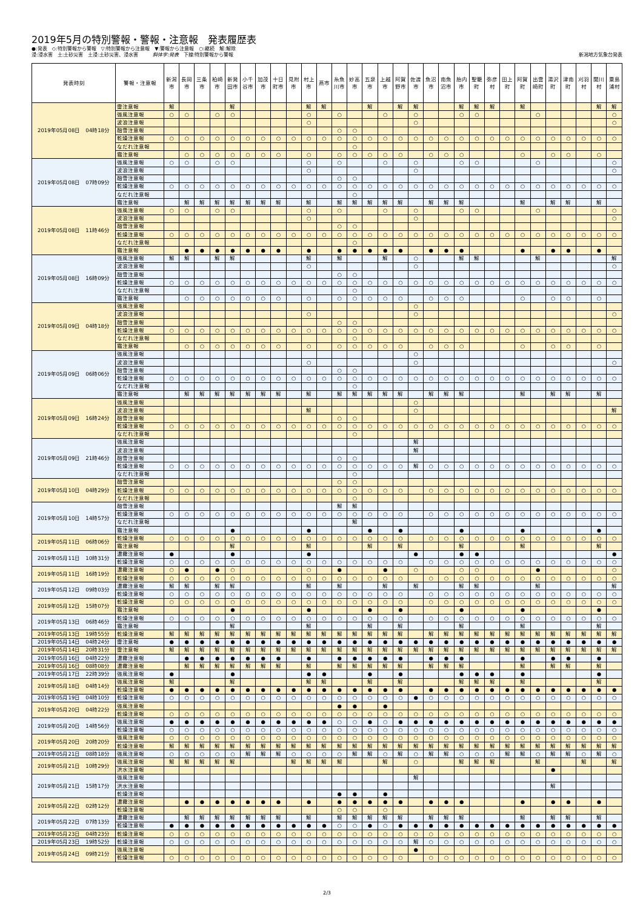2019年5月の特別警報・警報・注意報　発表履歴表
●:発表　◇:特別警報から警報　▽:特別警報から注意報　▼:警報から注意報　○:継続　解:解除
浸:浸水害　土:土砂災害　土浸:土砂災害、浸水害　　　斜体字:発表　下線:特別警報から警報
新潟地方気象台発表
| 発表時刻 | 警報・注意報 | 新潟市 | 長岡市 | 三条市 | 柏崎市 | 新発田市 | 小千谷市 | 加茂市 | 十日町市 | 見附市 | 村上市 | 燕市 | 糸魚川市 | 妙高市 | 五泉市 | 上越市 | 阿賀野市 | 佐渡市 | 魚沼市 | 南魚沼市 | 胎内市 | 聖籠町 | 弥彦村 | 田上町 | 阿賀町 | 出雲崎町 | 湯沢町 | 津南町 | 刈羽村 | 関川村 | 粟島浦村 |
| --- | --- | --- | --- | --- | --- | --- | --- | --- | --- | --- | --- | --- | --- | --- | --- | --- | --- | --- | --- | --- | --- | --- | --- | --- | --- | --- | --- | --- | --- | --- | --- |
| 2019年05月08日 04時18分 | 雷注意報 | 解 | | | | 解 | | | | | 解 | 解 | | | 解 | | 解 | 解 | | | 解 | 解 | 解 | | 解 | | | | | 解 | 解 |
| | 強風注意報 | ○ | ○ | | ○ | ○ | | | | | ○ | | ○ | | | ○ | | ○ | | | ○ | ○ | | | | ○ | | | | | ○ |
| | 波浪注意報 | | | | | | | | | | ○ | | | | | | | ○ | | | | | | | | | | | | | ○ |
| | 融雪注意報 | | | | | | | | | | | | ○ | ○ | | | | | | | | | | | | | | | | | |
| | 乾燥注意報 | ○ | ○ | ○ | ○ | ○ | ○ | ○ | ○ | ○ | ○ | ○ | ○ | ○ | ○ | ○ | ○ | ○ | ○ | ○ | ○ | ○ | ○ | ○ | ○ | ○ | ○ | ○ | ○ | ○ | ○ |
| | なだれ注意報 | | | | | | | | | | | | | ○ | | | | | | | | | | | | | | | | | |
| | 霜注意報 | | ○ | ○ | ○ | ○ | ○ | ○ | ○ | | ○ | | ○ | ○ | ○ | ○ | ○ | | ○ | ○ | ○ | | | | ○ | | ○ | ○ | | ○ | |
| 2019年05月08日 07時09分 | 強風注意報 | ○ | ○ | | ○ | ○ | | | | | ○ | | ○ | | | ○ | | ○ | | | ○ | ○ | | | | ○ | | | | | ○ |
| | 波浪注意報 | | | | | | | | | | ○ | | | | | | | ○ | | | | | | | | | | | | | ○ |
| | 融雪注意報 | | | | | | | | | | | | ○ | ○ | | | | | | | | | | | | | | | | | |
| | 乾燥注意報 | ○ | ○ | ○ | ○ | ○ | ○ | ○ | ○ | ○ | ○ | ○ | ○ | ○ | ○ | ○ | ○ | ○ | ○ | ○ | ○ | ○ | ○ | ○ | ○ | ○ | ○ | ○ | ○ | ○ | ○ |
| | なだれ注意報 | | | | | | | | | | | | | ○ | | | | | | | | | | | | | | | | | |
| | 霜注意報 | | 解 | 解 | 解 | 解 | 解 | 解 | 解 | | 解 | | 解 | 解 | 解 | 解 | 解 | | 解 | 解 | 解 | | | | 解 | | 解 | 解 | | 解 | |
| 2019年05月08日 11時46分 | 強風注意報 | ○ | ○ | | ○ | ○ | | | | | ○ | | ○ | | | ○ | | ○ | | | ○ | ○ | | | | ○ | | | | | ○ |
| | 波浪注意報 | | | | | | | | | | ○ | | | | | | | ○ | | | | | | | | | | | | | ○ |
| | 融雪注意報 | | | | | | | | | | | | ○ | ○ | | | | | | | | | | | | | | | | | |
| | 乾燥注意報 | ○ | ○ | ○ | ○ | ○ | ○ | ○ | ○ | ○ | ○ | ○ | ○ | ○ | ○ | ○ | ○ | ○ | ○ | ○ | ○ | ○ | ○ | ○ | ○ | ○ | ○ | ○ | ○ | ○ | ○ |
| | なだれ注意報 | | | | | | | | | | | | | ○ | | | | | | | | | | | | | | | | | |
| | 霜注意報 | | ● | ● | ● | ● | ● | ● | ● | | ● | | ● | ● | ● | ● | ● | | ● | ● | ● | | | | ● | | ● | ● | | ● | |
| 2019年05月08日 16時09分 | 強風注意報 | 解 | 解 | | 解 | 解 | | | | | 解 | | 解 | | | 解 | | ○ | | | 解 | 解 | | | | 解 | | | | | 解 |
| | 波浪注意報 | | | | | | | | | | ○ | | | | | | | ○ | | | | | | | | | | | | | ○ |
| | 融雪注意報 | | | | | | | | | | | | ○ | ○ | | | | | | | | | | | | | | | | | |
| | 乾燥注意報 | ○ | ○ | ○ | ○ | ○ | ○ | ○ | ○ | ○ | ○ | ○ | ○ | ○ | ○ | ○ | ○ | ○ | ○ | ○ | ○ | ○ | ○ | ○ | ○ | ○ | ○ | ○ | ○ | ○ | ○ |
| | なだれ注意報 | | | | | | | | | | | | | ○ | | | | | | | | | | | | | | | | | |
| | 霜注意報 | | ○ | ○ | ○ | ○ | ○ | ○ | ○ | | ○ | | ○ | ○ | ○ | ○ | ○ | | ○ | ○ | ○ | | | | ○ | | ○ | ○ | | ○ | |
| 2019年05月09日 04時18分 | 強風注意報 | | | | | | | | | | | | | | | | | ○ | | | | | | | | | | | | | |
| | 波浪注意報 | | | | | | | | | | ○ | | | | | | | ○ | | | | | | | | | | | | | ○ |
| | 融雪注意報 | | | | | | | | | | | | ○ | ○ | | | | | | | | | | | | | | | | | |
| | 乾燥注意報 | ○ | ○ | ○ | ○ | ○ | ○ | ○ | ○ | ○ | ○ | ○ | ○ | ○ | ○ | ○ | ○ | ○ | ○ | ○ | ○ | ○ | ○ | ○ | ○ | ○ | ○ | ○ | ○ | ○ | ○ |
| | なだれ注意報 | | | | | | | | | | | | | ○ | | | | | | | | | | | | | | | | | |
| | 霜注意報 | | ○ | ○ | ○ | ○ | ○ | ○ | ○ | | ○ | | ○ | ○ | ○ | ○ | ○ | | ○ | ○ | ○ | | | | ○ | | ○ | ○ | | ○ | |
| 2019年05月09日 06時06分 | 強風注意報 | | | | | | | | | | | | | | | | | ○ | | | | | | | | | | | | | |
| | 波浪注意報 | | | | | | | | | | ○ | | | | | | | ○ | | | | | | | | | | | | | ○ |
| | 融雪注意報 | | | | | | | | | | | | ○ | ○ | | | | | | | | | | | | | | | | | |
| | 乾燥注意報 | ○ | ○ | ○ | ○ | ○ | ○ | ○ | ○ | ○ | ○ | ○ | ○ | ○ | ○ | ○ | ○ | ○ | ○ | ○ | ○ | ○ | ○ | ○ | ○ | ○ | ○ | ○ | ○ | ○ | ○ |
| | なだれ注意報 | | | | | | | | | | | | | ○ | | | | | | | | | | | | | | | | | |
| | 霜注意報 | | 解 | 解 | 解 | 解 | 解 | 解 | 解 | | 解 | | 解 | 解 | 解 | 解 | 解 | | 解 | 解 | 解 | | | | 解 | | 解 | 解 | | 解 | |
| 2019年05月09日 16時24分 | 強風注意報 | | | | | | | | | | | | | | | | | ○ | | | | | | | | | | | | | |
| | 波浪注意報 | | | | | | | | | | 解 | | | | | | | ○ | | | | | | | | | | | | | 解 |
| | 融雪注意報 | | | | | | | | | | | | ○ | ○ | | | | | | | | | | | | | | | | | |
| | 乾燥注意報 | ○ | ○ | ○ | ○ | ○ | ○ | ○ | ○ | ○ | ○ | ○ | ○ | ○ | ○ | ○ | ○ | ○ | ○ | ○ | ○ | ○ | ○ | ○ | ○ | ○ | ○ | ○ | ○ | ○ | ○ |
| | なだれ注意報 | | | | | | | | | | | | | ○ | | | | | | | | | | | | | | | | | |
| 2019年05月09日 21時46分 | 強風注意報 | | | | | | | | | | | | | | | | | 解 | | | | | | | | | | | | | |
| | 波浪注意報 | | | | | | | | | | | | | | | | | 解 | | | | | | | | | | | | | |
| | 融雪注意報 | | | | | | | | | | | | ○ | ○ | | | | | | | | | | | | | | | | | |
| | 乾燥注意報 | ○ | ○ | ○ | ○ | ○ | ○ | ○ | ○ | ○ | ○ | ○ | ○ | ○ | ○ | ○ | ○ | 解 | ○ | ○ | ○ | ○ | ○ | ○ | ○ | ○ | ○ | ○ | ○ | ○ | ○ |
| | なだれ注意報 | | | | | | | | | | | | | ○ | | | | | | | | | | | | | | | | | |
| 2019年05月10日 04時29分 | 融雪注意報 | | | | | | | | | | | | ○ | ○ | | | | | | | | | | | | | | | | | |
| | 乾燥注意報 | ○ | ○ | ○ | ○ | ○ | ○ | ○ | ○ | ○ | ○ | ○ | ○ | ○ | ○ | ○ | ○ | | ○ | ○ | ○ | ○ | ○ | ○ | ○ | ○ | ○ | ○ | ○ | ○ | ○ |
| | なだれ注意報 | | | | | | | | | | | | | ○ | | | | | | | | | | | | | | | | | |
| 2019年05月10日 14時57分 | 融雪注意報 | | | | | | | | | | | | 解 | 解 | | | | | | | | | | | | | | | | | |
| | 乾燥注意報 | ○ | ○ | ○ | ○ | ○ | ○ | ○ | ○ | ○ | ○ | ○ | ○ | ○ | ○ | ○ | ○ | | ○ | ○ | ○ | ○ | ○ | ○ | ○ | ○ | ○ | ○ | ○ | ○ | ○ |
| | なだれ注意報 | | | | | | | | | | | | | 解 | | | | | | | | | | | | | | | | | |
| | 霜注意報 | | | | | ● | | | | | ● | | | | ● | | ● | | | | ● | | | | ● | | | | | ● | |
| 2019年05月11日 06時06分 | 乾燥注意報 | ○ | ○ | ○ | ○ | ○ | ○ | ○ | ○ | ○ | ○ | ○ | ○ | ○ | ○ | ○ | ○ | | ○ | ○ | ○ | ○ | ○ | ○ | ○ | ○ | ○ | ○ | ○ | ○ | ○ |
| | 霜注意報 | | | | | 解 | | | | | 解 | | | | 解 | | 解 | | | | 解 | | | | 解 | | | | | 解 | |
| 2019年05月11日 10時31分 | 濃霧注意報 | ● | | | | ● | | | | | ● | | | | | | | ● | | | ● | ● | | | | | | | | | ● |
| | 乾燥注意報 | ○ | ○ | ○ | ○ | ○ | ○ | ○ | ○ | ○ | ○ | ○ | ○ | ○ | ○ | ○ | ○ | | ○ | ○ | ○ | ○ | ○ | ○ | ○ | ○ | ○ | ○ | ○ | ○ | ○ |
| 2019年05月11日 16時19分 | 濃霧注意報 | ○ | ● | | ● | ○ | | | | | ○ | | ● | | | ● | | ○ | | | ○ | ○ | | | | ● | | | | | ○ |
| | 乾燥注意報 | ○ | ○ | ○ | ○ | ○ | ○ | ○ | ○ | ○ | ○ | ○ | ○ | ○ | ○ | ○ | ○ | | ○ | ○ | ○ | ○ | ○ | ○ | ○ | ○ | ○ | ○ | ○ | ○ | ○ |
| 2019年05月12日 09時03分 | 濃霧注意報 | 解 | 解 | | 解 | 解 | | | | | 解 | | 解 | | | 解 | | 解 | | | 解 | 解 | | | | 解 | | | | | 解 |
| | 乾燥注意報 | ○ | ○ | ○ | ○ | ○ | ○ | ○ | ○ | ○ | ○ | ○ | ○ | ○ | ○ | ○ | ○ | | ○ | ○ | ○ | ○ | ○ | ○ | ○ | ○ | ○ | ○ | ○ | ○ | ○ |
| 2019年05月12日 15時07分 | 乾燥注意報 | ○ | ○ | ○ | ○ | ○ | ○ | ○ | ○ | ○ | ○ | ○ | ○ | ○ | ○ | ○ | ○ | | ○ | ○ | ○ | ○ | ○ | ○ | ○ | ○ | ○ | ○ | ○ | ○ | ○ |
| | 霜注意報 | | | | | ● | | | | | ● | | | | ● | | ● | | | | ● | | | | ● | | | | | ● | |
| 2019年05月13日 06時46分 | 乾燥注意報 | ○ | ○ | ○ | ○ | ○ | ○ | ○ | ○ | ○ | ○ | ○ | ○ | ○ | ○ | ○ | ○ | | ○ | ○ | ○ | ○ | ○ | ○ | ○ | ○ | ○ | ○ | ○ | ○ | ○ |
| | 霜注意報 | | | | | 解 | | | | | 解 | | | | 解 | | 解 | | | | 解 | | | | 解 | | | | | 解 | |
| 2019年05月13日 19時55分 | 乾燥注意報 | 解 | 解 | 解 | 解 | 解 | 解 | 解 | 解 | 解 | 解 | 解 | 解 | 解 | 解 | 解 | 解 | | 解 | 解 | 解 | 解 | 解 | 解 | 解 | 解 | 解 | 解 | 解 | 解 | 解 |
| 2019年05月14日 04時24分 | 雷注意報 | ● | ● | ● | ● | ● | ● | ● | ● | ● | ● | ● | ● | ● | ● | ● | ● | ● | ● | ● | ● | ● | ● | ● | ● | ● | ● | ● | ● | ● | ● |
| 2019年05月14日 20時31分 | 雷注意報 | 解 | 解 | 解 | 解 | 解 | 解 | 解 | 解 | 解 | 解 | 解 | 解 | 解 | 解 | 解 | 解 | 解 | 解 | 解 | 解 | 解 | 解 | 解 | 解 | 解 | 解 | 解 | 解 | 解 | 解 |
| 2019年05月16日 04時22分 | 濃霧注意報 | | ● | ● | ● | ● | ● | ● | ● | | ● | | ● | ● | ● | ● | ● | | ● | ● | ● | | | | ● | | ● | ● | | ● | |
| 2019年05月16日 08時08分 | 濃霧注意報 | | 解 | 解 | 解 | 解 | 解 | 解 | 解 | | 解 | | 解 | 解 | 解 | 解 | 解 | | 解 | 解 | 解 | | | | 解 | | 解 | 解 | | 解 | |
| 2019年05月17日 22時39分 | 強風注意報 | ● | | | | ● | | | | | ● | ● | | | ● | | ● | | | | ● | ● | ● | | ● | | | | | ● | |
| 2019年05月18日 04時14分 | 強風注意報 | 解 | | | | 解 | | | | | 解 | 解 | | | 解 | | 解 | | | | 解 | 解 | 解 | | 解 | | | | | 解 | |
| | 乾燥注意報 | ● | ● | ● | ● | ● | ● | ● | ● | ● | ● | ● | ● | ● | ● | ● | ● | | ● | ● | ● | ● | ● | ● | ● | ● | ● | ● | ● | ● | ● |
| 2019年05月19日 04時10分 | 乾燥注意報 | ○ | ○ | ○ | ○ | ○ | ○ | ○ | ○ | ○ | ○ | ○ | ○ | ○ | ○ | ○ | ○ | ● | ○ | ○ | ○ | ○ | ○ | ○ | ○ | ○ | ○ | ○ | ○ | ○ | ○ |
| 2019年05月20日 04時22分 | 強風注意報 | | | | | | | | | | | | ● | ● | | ● | | | | | | | | | | | | | | | |
| | 乾燥注意報 | ○ | ○ | ○ | ○ | ○ | ○ | ○ | ○ | ○ | ○ | ○ | ○ | ○ | ○ | ○ | ○ | ○ | ○ | ○ | ○ | ○ | ○ | ○ | ○ | ○ | ○ | ○ | ○ | ○ | ○ |
| 2019年05月20日 14時56分 | 強風注意報 | ● | ● | ● | ● | ● | ● | ● | ● | ● | ● | ● | ○ | ○ | ● | ○ | ● | ● | ● | ● | ● | ● | ● | ● | ● | ● | ● | ● | ● | ● | ● |
| | 乾燥注意報 | ○ | ○ | ○ | ○ | ○ | ○ | ○ | ○ | ○ | ○ | ○ | ○ | ○ | ○ | ○ | ○ | ○ | ○ | ○ | ○ | ○ | ○ | ○ | ○ | ○ | ○ | ○ | ○ | ○ | ○ |
| 2019年05月20日 20時20分 | 強風注意報 | ○ | ○ | ○ | ○ | ○ | ○ | ○ | ○ | ○ | ○ | ○ | ○ | ○ | ○ | ○ | ○ | ○ | ○ | ○ | ○ | ○ | ○ | ○ | ○ | ○ | ○ | ○ | ○ | ○ | ○ |
| | 乾燥注意報 | 解 | 解 | 解 | 解 | 解 | 解 | 解 | 解 | 解 | 解 | 解 | 解 | 解 | 解 | 解 | 解 | 解 | 解 | 解 | 解 | 解 | 解 | 解 | 解 | 解 | 解 | 解 | 解 | 解 | 解 |
| 2019年05月21日 08時18分 | 強風注意報 | ○ | ○ | ○ | ○ | ○ | 解 | 解 | 解 | ○ | ○ | ○ | ○ | 解 | 解 | ○ | 解 | ○ | 解 | 解 | ○ | ○ | ○ | 解 | 解 | ○ | 解 | 解 | ○ | 解 | ○ |
| 2019年05月21日 10時29分 | 強風注意報 | 解 | 解 | 解 | 解 | 解 | | | | 解 | 解 | 解 | 解 | | | 解 | | ○ | | | 解 | 解 | 解 | | | 解 | | | 解 | | 解 |
| | 洪水注意報 | | | | | | | | | | | | | | | | | | | | | | | | | | ● | | | | |
| 2019年05月21日 15時17分 | 強風注意報 | | | | | | | | | | | | | | | | | 解 | | | | | | | | | | | | | |
| | 洪水注意報 | | | | | | | | | | | | | | | | | | | | | | | | | | 解 | | | | |
| | 乾燥注意報 | | | | | | | | | | | | ● | ● | | ● | | | | | | | | | | | | | | | |
| 2019年05月22日 02時12分 | 濃霧注意報 | | ● | ● | ● | ● | ● | ● | ● | | ● | | ● | ● | ● | ● | ● | | ● | ● | ● | | | | ● | | ● | ● | | ● | |
| | 乾燥注意報 | | | | | | | | | | | | ○ | ○ | | ○ | | | | | | | | | | | | | | | |
| 2019年05月22日 07時13分 | 濃霧注意報 | | 解 | 解 | 解 | 解 | 解 | 解 | 解 | | 解 | | 解 | 解 | 解 | 解 | 解 | | 解 | 解 | 解 | | | | 解 | | 解 | 解 | | 解 | |
| | 乾燥注意報 | ● | ● | ● | ● | ● | ● | ● | ● | ● | ● | ● | ○ | ○ | ● | ○ | ● | ● | ● | ● | ● | ● | ● | ● | ● | ● | ● | ● | ● | ● | ● |
| 2019年05月23日 04時23分 | 乾燥注意報 | ○ | ○ | ○ | ○ | ○ | ○ | ○ | ○ | ○ | ○ | ○ | ○ | ○ | ○ | ○ | ○ | ○ | ○ | ○ | ○ | ○ | ○ | ○ | ○ | ○ | ○ | ○ | ○ | ○ | ○ |
| 2019年05月23日 19時52分 | 乾燥注意報 | ○ | ○ | ○ | ○ | ○ | ○ | ○ | ○ | ○ | ○ | ○ | ○ | ○ | ○ | ○ | ○ | 解 | ○ | ○ | ○ | ○ | ○ | ○ | ○ | ○ | ○ | ○ | ○ | ○ | ○ |
| 2019年05月24日 09時21分 | 強風注意報 | | | | | | | | | | | | | | | | | ● | | | | | | | | | | | | | |
| | 乾燥注意報 | ○ | ○ | ○ | ○ | ○ | ○ | ○ | ○ | ○ | ○ | ○ | ○ | ○ | ○ | ○ | ○ | | ○ | ○ | ○ | ○ | ○ | ○ | ○ | ○ | ○ | ○ | ○ | ○ | ○ |
2/3